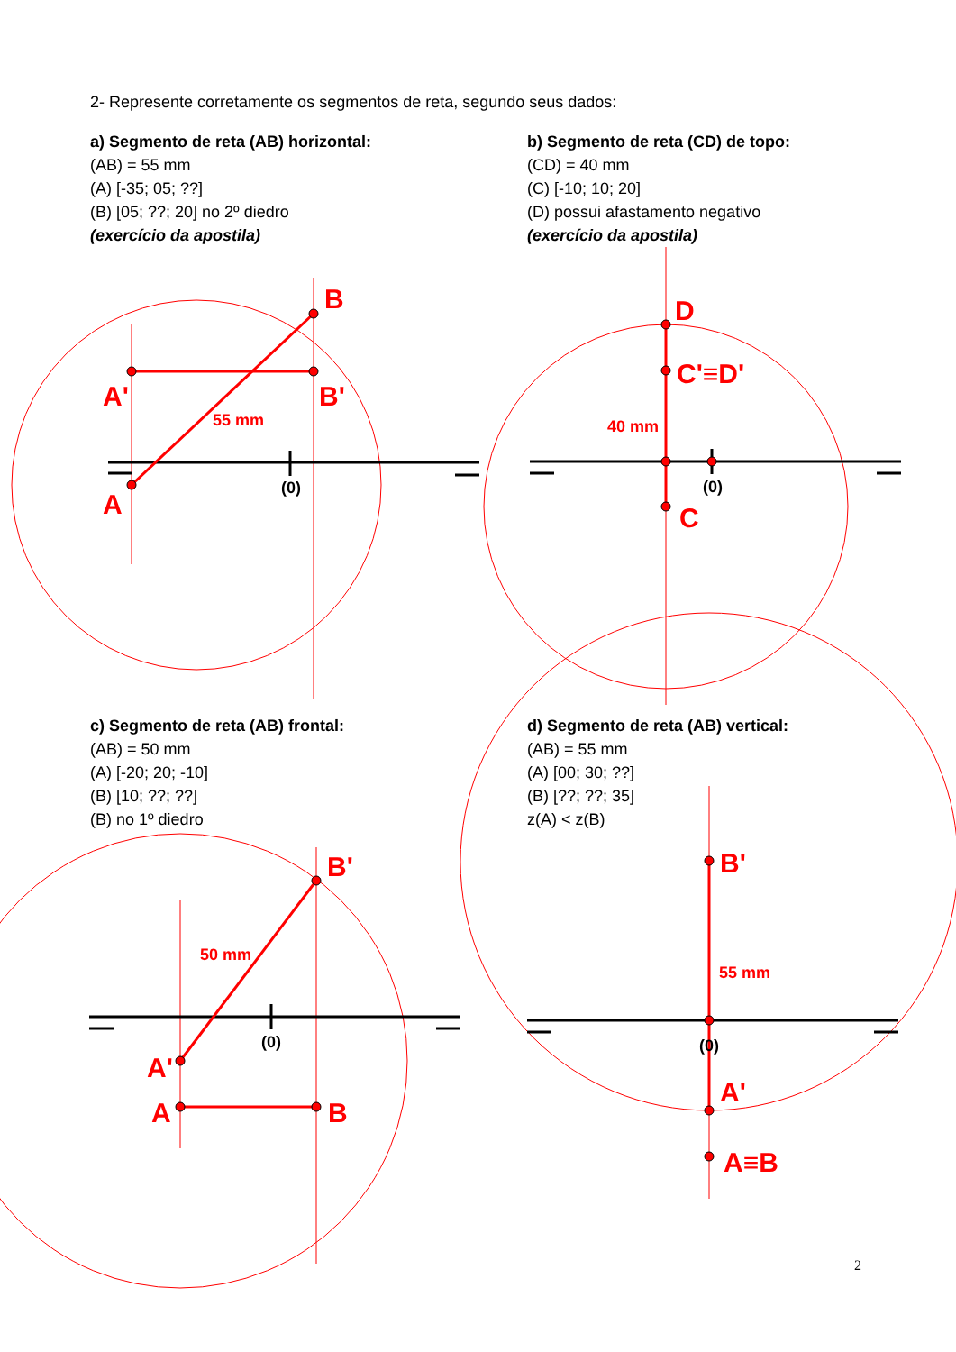B
A'
B'
A
D
C'≡D'
C
B'
A'
A
B
B'
A'
A≡B
55 mm
40 mm
50 mm
55 mm
(0)
(0)
(0)
(0)
2- Represente corretamente os segmentos de reta, segundo seus dados:
a) Segmento de reta (AB) horizontal:
(AB) = 55 mm
(A) [-35; 05; ??]
(B) [05; ??; 20] no 2º diedro
(exercício da apostila)
b) Segmento de reta (CD) de topo:
(CD) = 40 mm
(C) [-10; 10; 20]
(D) possui afastamento negativo
(exercício da apostila)
c) Segmento de reta (AB) frontal:
(AB) = 50 mm
(A) [-20; 20; -10]
(B) [10; ??; ??]
(B) no 1º diedro
d) Segmento de reta (AB) vertical:
(AB) = 55 mm
(A) [00; 30; ??]
(B) [??; ??; 35]
z(A) < z(B)
2